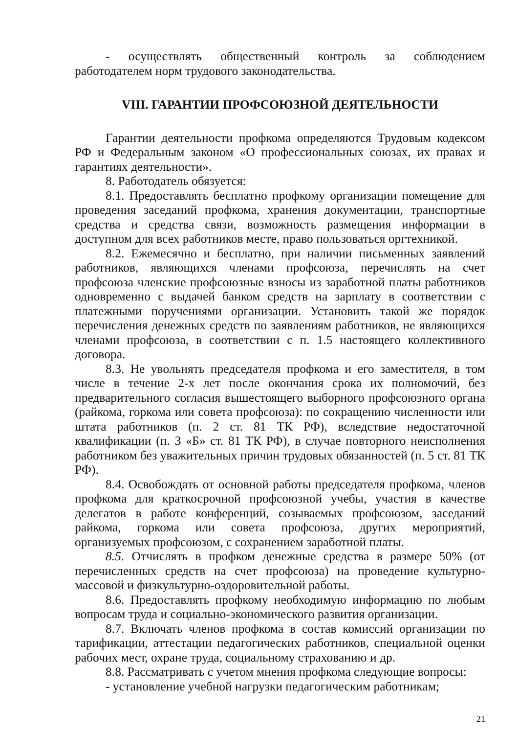- осуществлять общественный контроль за соблюдением работодателем норм трудового законодательства.
VIII. ГАРАНТИИ ПРОФСОЮЗНОЙ ДЕЯТЕЛЬНОСТИ
Гарантии деятельности профкома определяются Трудовым кодексом РФ и Федеральным законом «О профессиональных союзах, их правах и гарантиях деятельности».
8. Работодатель обязуется:
8.1. Предоставлять бесплатно профкому организации помещение для проведения заседаний профкома, хранения документации, транспортные средства и средства связи, возможность размещения информации в доступном для всех работников месте, право пользоваться оргтехникой.
8.2. Ежемесячно и бесплатно, при наличии письменных заявлений работников, являющихся членами профсоюза, перечислять на счет профсоюза членские профсоюзные взносы из заработной платы работников одновременно с выдачей банком средств на зарплату в соответствии с платежными поручениями организации. Установить такой же порядок перечисления денежных средств по заявлениям работников, не являющихся членами профсоюза, в соответствии с п. 1.5 настоящего коллективного договора.
8.3. Не увольнять председателя профкома и его заместителя, в том числе в течение 2-х лет после окончания срока их полномочий, без предварительного согласия вышестоящего выборного профсоюзного органа (райкома, горкома или совета профсоюза): по сокращению численности или штата работников (п. 2 ст. 81 ТК РФ), вследствие недостаточной квалификации (п. 3 «Б» ст. 81 ТК РФ), в случае повторного неисполнения работником без уважительных причин трудовых обязанностей (п. 5 ст. 81 ТК РФ).
8.4. Освобождать от основной работы председателя профкома, членов профкома для краткосрочной профсоюзной учебы, участия в качестве делегатов в работе конференций, созываемых профсоюзом, заседаний райкома, горкома или совета профсоюза, других мероприятий, организуемых профсоюзом, с сохранением заработной платы.
8.5. Отчислять в профком денежные средства в размере 50% (от перечисленных средств на счет профсоюза) на проведение культурно-массовой и физкультурно-оздоровительной работы.
8.6. Предоставлять профкому необходимую информацию по любым вопросам труда и социально-экономического развития организации.
8.7. Включать членов профкома в состав комиссий организации по тарификации, аттестации педагогических работников, специальной оценки рабочих мест, охране труда, социальному страхованию и др.
8.8. Рассматривать с учетом мнения профкома следующие вопросы:
- установление учебной нагрузки педагогическим работникам;
21